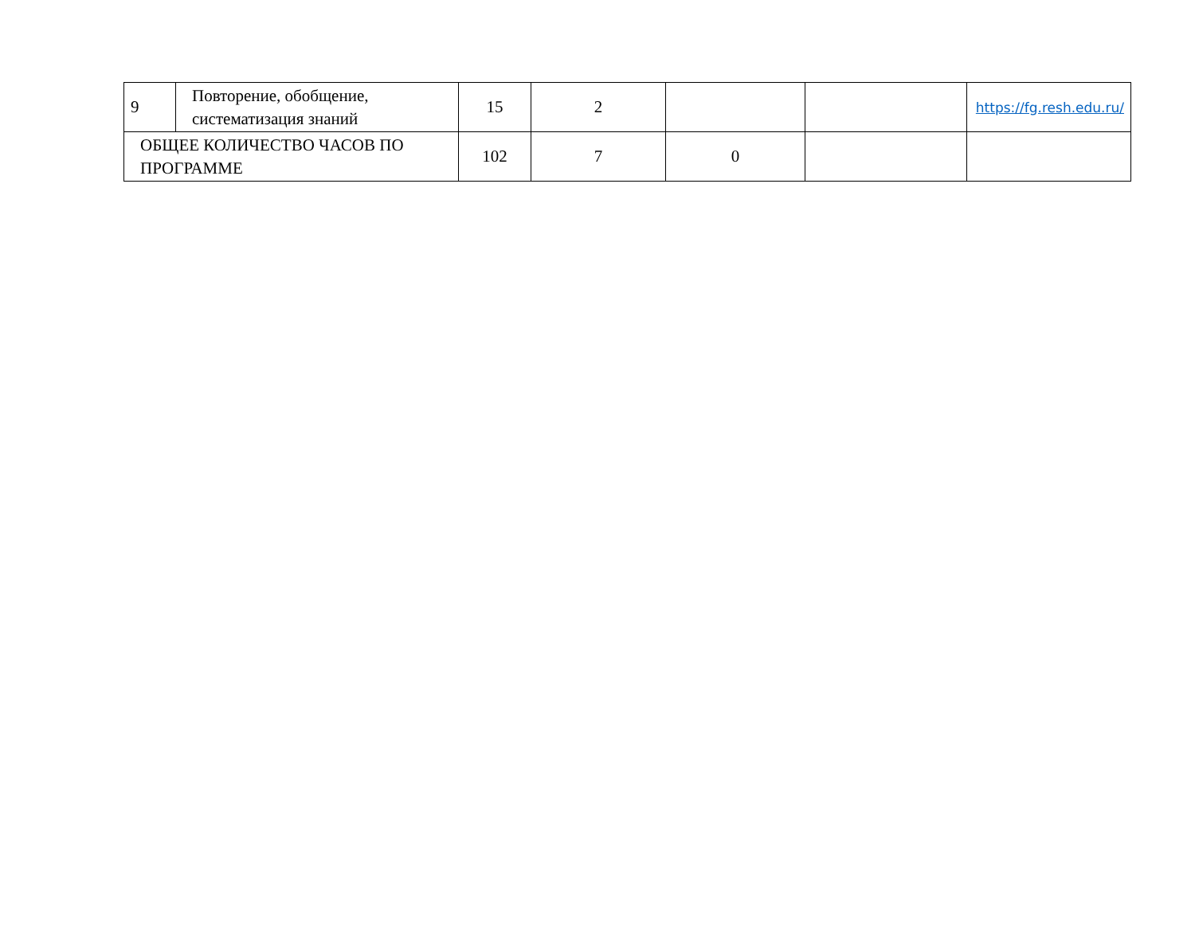| 9 | Повторение, обобщение, систематизация знаний | 15 | 2 | | | https://fg.resh.edu.ru/ |
| ОБЩЕЕ КОЛИЧЕСТВО ЧАСОВ ПО ПРОГРАММЕ | | 102 | 7 | 0 | | |